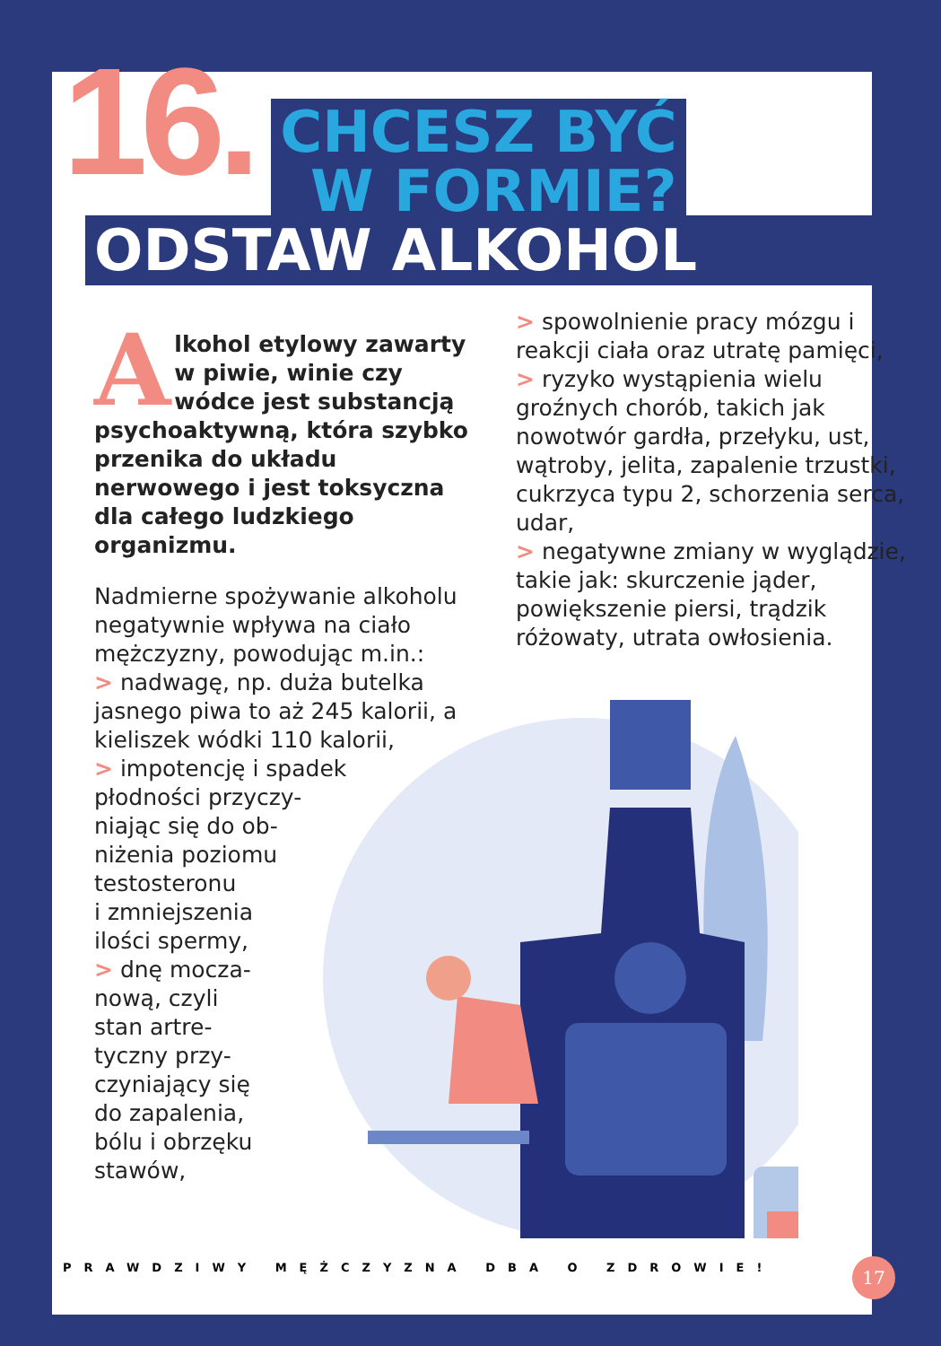16.
CHCESZ BYĆ
W FORMIE?
ODSTAW ALKOHOL
Alkohol etylowy zawarty w piwie, winie czy wódce jest substancją psychoaktywną, która szybko przenika do układu nerwowego i jest toksyczna dla całego ludzkiego organizmu.
Nadmierne spożywanie alkoholu negatywnie wpływa na ciało mężczyzny, powodując m.in.:
> nadwagę, np. duża butelka jasnego piwa to aż 245 kalorii, a kieliszek wódki 110 kalorii,
> impotencję i spadek
płodności przyczy-
niając się do ob-
niżenia poziomu
testosteronu
i zmniejszenia
ilości spermy,
> dnę mocza-
nową, czyli
stan artre-
tyczny przy-
czyniający się
do zapalenia,
bólu i obrzęku
stawów,
> spowolnienie pracy mózgu i reakcji ciała oraz utratę pamięci,
> ryzyko wystąpienia wielu groźnych chorób, takich jak nowotwór gardła, przełyku, ust, wątroby, jelita, zapalenie trzustki, cukrzyca typu 2, schorzenia serca, udar,
> negatywne zmiany w wyglądzie, takie jak: skurczenie jąder, powiększenie piersi, trądzik różowaty, utrata owłosienia.
PRAWDZIWY MĘŻCZYZNA DBA O ZDROWIE!
17